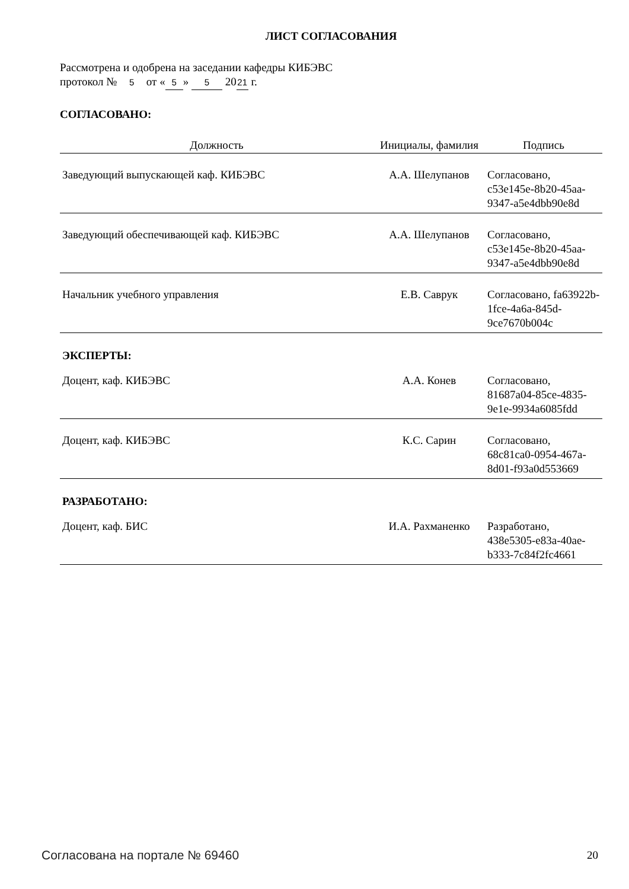ЛИСТ СОГЛАСОВАНИЯ
Рассмотрена и одобрена на заседании кафедры КИБЭВС
протокол № 5 от « 5 » 5 20 21 г.
СОГЛАСОВАНО:
| Должность | Инициалы, фамилия | Подпись |
| --- | --- | --- |
| Заведующий выпускающей каф. КИБЭВС | А.А. Шелупанов | Согласовано, c53e145e-8b20-45aa-9347-a5e4dbb90e8d |
| Заведующий обеспечивающей каф. КИБЭВС | А.А. Шелупанов | Согласовано, c53e145e-8b20-45aa-9347-a5e4dbb90e8d |
| Начальник учебного управления | Е.В. Саврук | Согласовано, fa63922b-1fce-4a6a-845d-9ce7670b004c |
| ЭКСПЕРТЫ: | | |
| Доцент, каф. КИБЭВС | А.А. Конев | Согласовано, 81687a04-85ce-4835-9e1e-9934a6085fdd |
| Доцент, каф. КИБЭВС | К.С. Сарин | Согласовано, 68c81ca0-0954-467a-8d01-f93a0d553669 |
| РАЗРАБОТАНО: | | |
| Доцент, каф. БИС | И.А. Рахманенко | Разработано, 438e5305-e83a-40ae-b333-7c84f2fc4661 |
Согласована на портале № 69460 20